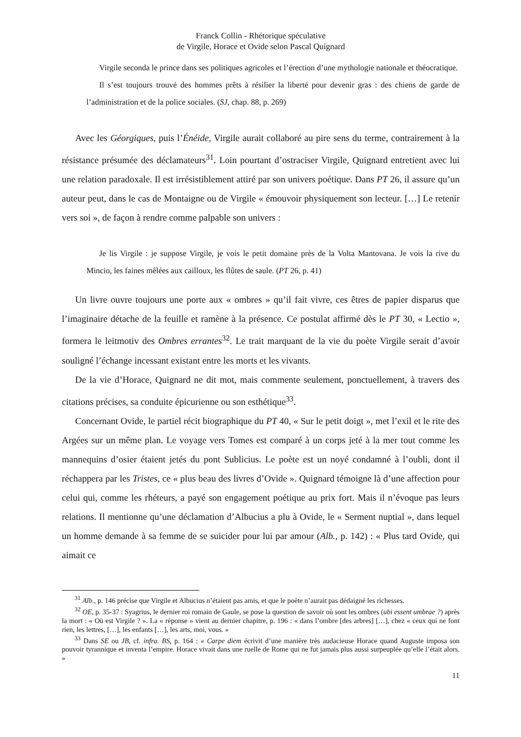Franck Collin - Rhétorique spéculative
de Virgile, Horace et Ovide selon Pascal Quignard
Virgile seconda le prince dans ses politiques agricoles et l’érection d’une mythologie nationale et théocratique.
Il s’est toujours trouvé des hommes prêts à résilier la liberté pour devenir gras : des chiens de garde de l’administration et de la police sociales. (SJ, chap. 88, p. 269)
Avec les Géorgiques, puis l’Énéide, Virgile aurait collaboré au pire sens du terme, contrairement à la résistance présumée des déclamateurs<sup>31</sup>. Loin pourtant d’ostraciser Virgile, Quignard entretient avec lui une relation paradoxale. Il est irrésistiblement attiré par son univers poétique. Dans PT 26, il assure qu’un auteur peut, dans le cas de Montaigne ou de Virgile « émouvoir physiquement son lecteur. […] Le retenir vers soi », de façon à rendre comme palpable son univers :
Je lis Virgile : je suppose Virgile, je vois le petit domaine près de la Volta Mantovana. Je vois la rive du Mincio, les faines mêlées aux cailloux, les flûtes de saule. (PT 26, p. 41)
Un livre ouvre toujours une porte aux « ombres » qu’il fait vivre, ces êtres de papier disparus que l’imaginaire détache de la feuille et ramène à la présence. Ce postulat affirmé dès le PT 30, « Lectio », formera le leitmotiv des Ombres errantes<sup>32</sup>. Le trait marquant de la vie du poète Virgile serait d’avoir souligné l’échange incessant existant entre les morts et les vivants.
De la vie d’Horace, Quignard ne dit mot, mais commente seulement, ponctuellement, à travers des citations précises, sa conduite épicurienne ou son esthétique<sup>33</sup>.
Concernant Ovide, le partiel récit biographique du PT 40, « Sur le petit doigt », met l’exil et le rite des Argées sur un même plan. Le voyage vers Tomes est comparé à un corps jeté à la mer tout comme les mannequins d’osier étaient jetés du pont Sublicius. Le poète est un noyé condamné à l’oubli, dont il réchappera par les Tristes, ce « plus beau des livres d’Ovide ». Quignard témoigne là d’une affection pour celui qui, comme les rhéteurs, a payé son engagement poétique au prix fort. Mais il n’évoque pas leurs relations. Il mentionne qu’une déclamation d’Albucius a plu à Ovide, le « Serment nuptial », dans lequel un homme demande à sa femme de se suicider pour lui par amour (Alb., p. 142) : « Plus tard Ovide, qui aimait ce
<sup>31</sup> Alb., p. 146 précise que Virgile et Albucius n’étaient pas amis, et que le poète n’aurait pas dédaigné les richesses.
<sup>32</sup> OE, p. 35-37 : Syagrius, le dernier roi romain de Gaule, se pose la question de savoir où sont les ombres (ubi essent umbrae ?) après la mort : « Où est Virgile ? ». La « réponse » vient au dernier chapitre, p. 196 : « dans l’ombre [des arbres] […], chez « ceux qui ne font rien, les lettres, […], les enfants […], les arts, moi, vous. »
<sup>33</sup> Dans SE ou JB, cf. infra. BS, p. 164 : « Carpe diem écrivit d’une manière très audacieuse Horace quand Auguste imposa son pouvoir tyrannique et inventa l’empire. Horace vivait dans une ruelle de Rome qui ne fut jamais plus aussi surpeuplée qu’elle l’était alors. »
11